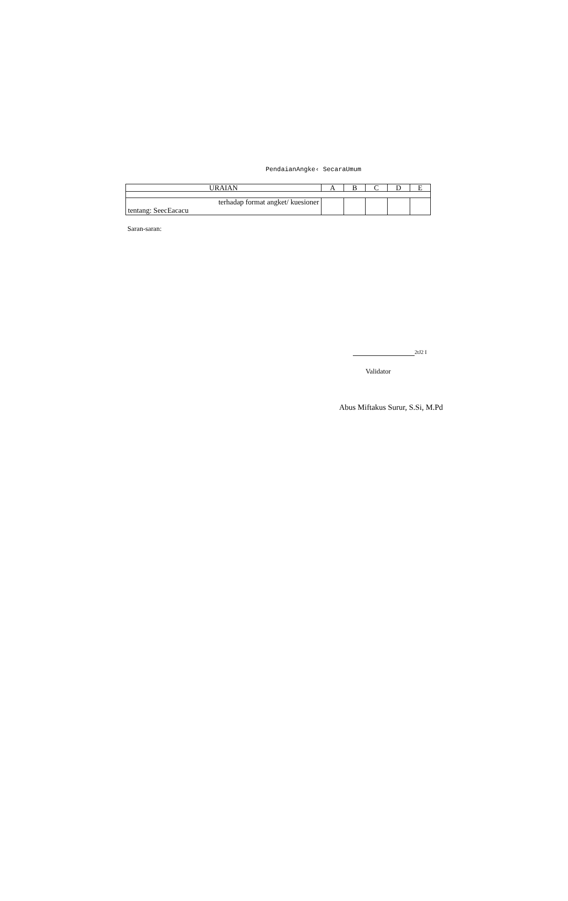PendaianAngke‹ SecaraUmum
| URAIAN | A | B | C | D | E |
| --- | --- | --- | --- | --- | --- |
| terhadap format angket/ kuesioner tentang: SeecEacacu | | | | | |
Saran-saran:
2tJ2 I
Validator
Abus Miftakus Surur, S.Si, M.Pd